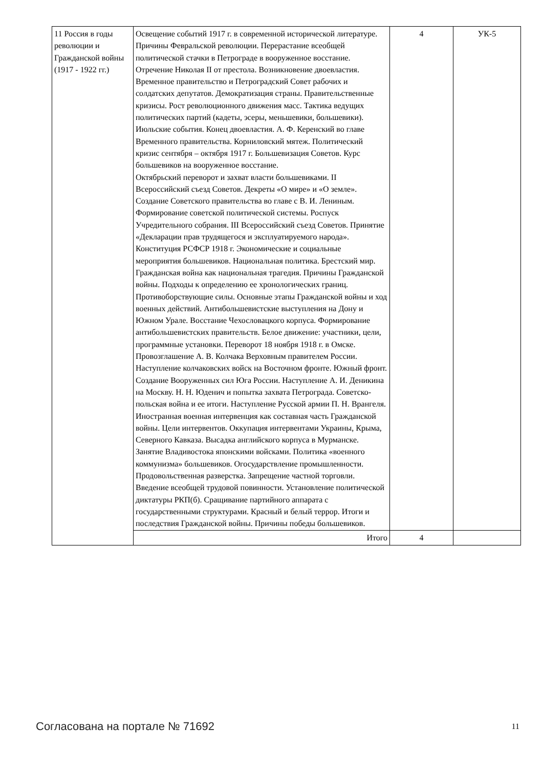| 11 Россия в годы революции и Гражданской войны (1917 - 1922 гг.) | Освещение событий 1917 г. в современной исторической литературе. Причины Февральской революции. Перерастание всеобщей политической стачки в Петрограде в вооруженное восстание. Отречение Николая II от престола. Возникновение двоевластия. Временное правительство и Петроградский Совет рабочих и солдатских депутатов. Демократизация страны. Правительственные кризисы. Рост революционного движения масс. Тактика ведущих политических партий (кадеты, эсеры, меньшевики, большевики). Июльские события. Конец двоевластия. А. Ф. Керенский во главе Временного правительства. Корниловский мятеж. Политический кризис сентября – октября 1917 г. Большевизация Советов. Курс большевиков на вооруженное восстание. Октябрьский переворот и захват власти большевиками. II Всероссийский съезд Советов. Декреты «О мире» и «О земле». Создание Советского правительства во главе с В. И. Лениным. Формирование советской политической системы. Роспуск Учредительного собрания. III Всероссийский съезд Советов. Принятие «Декларации прав трудящегося и эксплуатируемого народа». Конституция РСФСР 1918 г. Экономические и социальные мероприятия большевиков. Национальная политика. Брестский мир. Гражданская война как национальная трагедия. Причины Гражданской войны. Подходы к определению ее хронологических границ. Противоборствующие силы. Основные этапы Гражданской войны и ход военных действий. Антибольшевистские выступления на Дону и Южном Урале. Восстание Чехословацкого корпуса. Формирование антибольшевистских правительств. Белое движение: участники, цели, программные установки. Переворот 18 ноября 1918 г. в Омске. Провозглашение А. В. Колчака Верховным правителем России. Наступление колчаковских войск на Восточном фронте. Южный фронт. Создание Вооруженных сил Юга России. Наступление А. И. Деникина на Москву. Н. Н. Юденич и попытка захвата Петрограда. Советско-польская война и ее итоги. Наступление Русской армии П. Н. Врангеля. Иностранная военная интервенция как составная часть Гражданской войны. Цели интервентов. Оккупация интервентами Украины, Крыма, Северного Кавказа. Высадка английского корпуса в Мурманске. Занятие Владивостока японскими войсками. Политика «военного коммунизма» большевиков. Огосударствление промышленности. Продовольственная разверстка. Запрещение частной торговли. Введение всеобщей трудовой повинности. Установление политической диктатуры РКП(б). Сращивание партийного аппарата с государственными структурами. Красный и белый террор. Итоги и последствия Гражданской войны. Причины победы большевиков. | 4 | УК-5 |
| | Итого | 4 | |
Согласована на портале № 71692 11